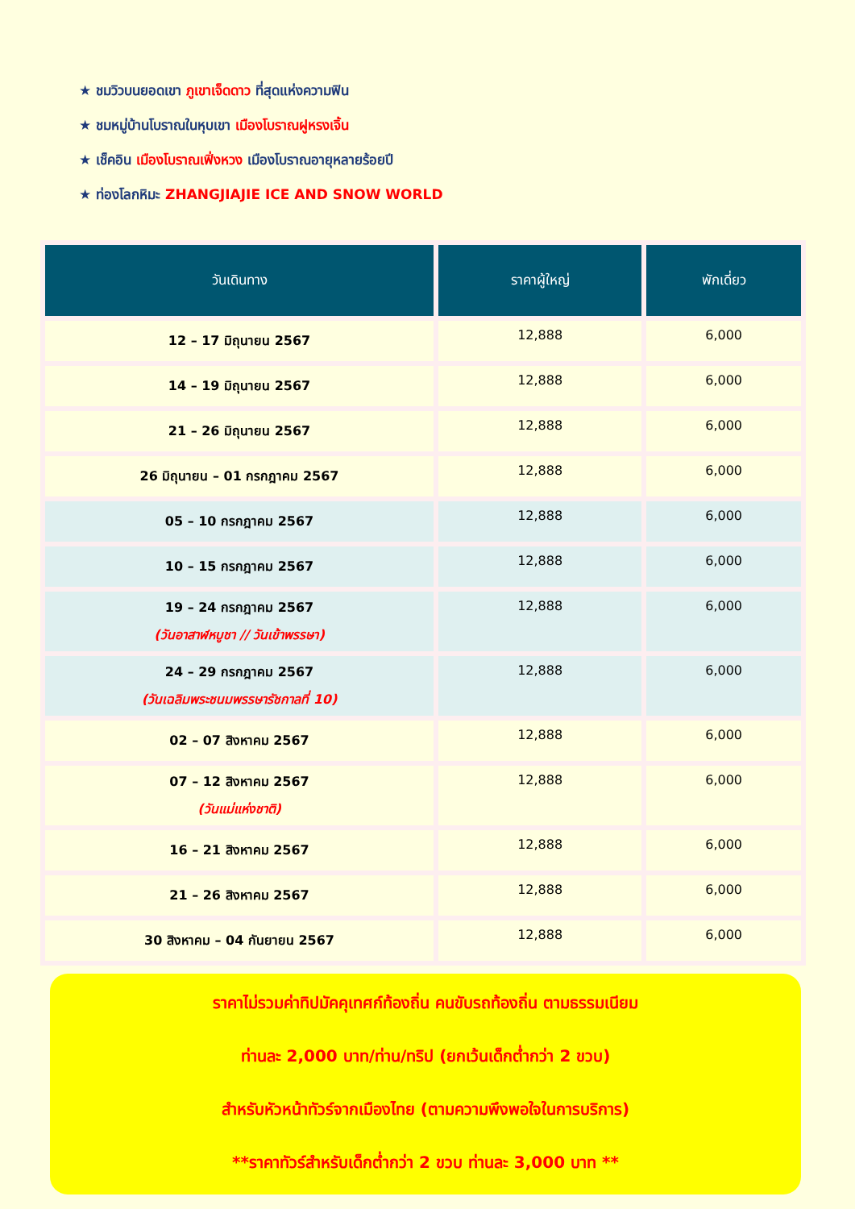★ ชมวิวบนยอดเขา ภูเขาเจ็ดดาว ที่สุดแห่งความฟิน
★ ชมหมู่บ้านโบราณในหุบเขา เมืองโบราณฝูหรงเจิ้น
★ เช็คอิน เมืองโบราณเฟิ่งหวง เมืองโบราณอายุหลายร้อยปี
★ ท่องโลกหิมะ ZHANGJIAJIE ICE AND SNOW WORLD
| วันเดินทาง | ราคาผู้ใหญ่ | พักเดี่ยว |
| --- | --- | --- |
| 12 – 17 มิถุนายน 2567 | 12,888 | 6,000 |
| 14 – 19 มิถุนายน 2567 | 12,888 | 6,000 |
| 21 – 26 มิถุนายน 2567 | 12,888 | 6,000 |
| 26 มิถุนายน – 01 กรกฎาคม 2567 | 12,888 | 6,000 |
| 05 – 10 กรกฎาคม 2567 | 12,888 | 6,000 |
| 10 – 15 กรกฎาคม 2567 | 12,888 | 6,000 |
| 19 – 24 กรกฎาคม 2567 (วันอาสาฬหบูชา // วันเข้าพรรษา) | 12,888 | 6,000 |
| 24 – 29 กรกฎาคม 2567 (วันเฉลิมพระชนมพรรษารัชกาลที่ 10) | 12,888 | 6,000 |
| 02 – 07 สิงหาคม 2567 | 12,888 | 6,000 |
| 07 – 12 สิงหาคม 2567 (วันแม่แห่งชาติ) | 12,888 | 6,000 |
| 16 – 21 สิงหาคม 2567 | 12,888 | 6,000 |
| 21 – 26 สิงหาคม 2567 | 12,888 | 6,000 |
| 30 สิงหาคม – 04 กันยายน 2567 | 12,888 | 6,000 |
ราคาไม่รวมค่าทิปมัคคุเทศก์ท้องถิ่น คนขับรถท้องถิ่น ตามธรรมเนียม
ท่านละ 2,000 บาท/ท่าน/ทริป (ยกเว้นเด็กต่ำกว่า 2 ขวบ)
สำหรับหัวหน้าทัวร์จากเมืองไทย (ตามความพึงพอใจในการบริการ)
**ราคาทัวร์สำหรับเด็กต่ำกว่า 2 ขวบ ท่านละ 3,000 บาท **